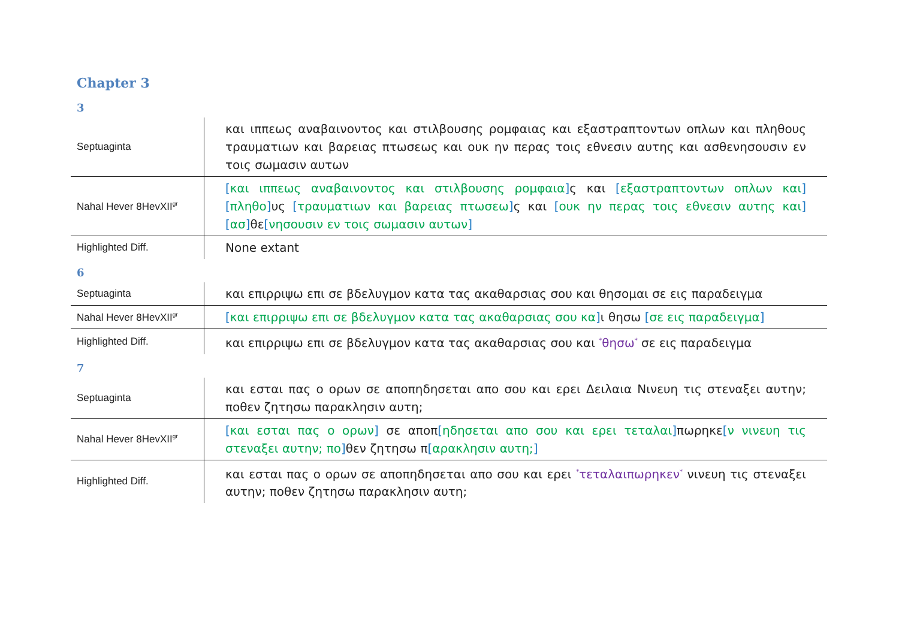Chapter 3
3
| Septuaginta | και ιππεως αναβαινοντος και στιλβουσης ρομφαιας και εξαστραπτοντων οπλων και πληθους τραυματιων και βαρειας πτωσεως και ουκ ην περας τοις εθνεσιν αυτης και ασθενησουσιν εν τοις σωμασιν αυτων |
| Nahal Hever 8HevXII<sup>gr</sup> | [ και ιππεως αναβαινοντος και στιλβουσης ρομφαια ] ς και [ εξαστραπτοντων οπλων και ] [ πληθο ] υς [ τραυματιων και βαρειας πτωσεω ] ς και [ ουκ ην περας τοις εθνεσιν αυτης και ] [ ασ ] θε [ νησουσιν εν τοις σωμασιν αυτων ] |
| Highlighted Diff. | None extant |
6
| Septuaginta | και επιρριψω επι σε βδελυγμον κατα τας ακαθαρσιας σου και θησομαι σε εις παραδειγμα |
| Nahal Hever 8HevXII<sup>gr</sup> | [ και επιρριψω επι σε βδελυγμον κατα τας ακαθαρσιας σου κα ] ι θησω [ σε εις παραδειγμα ] |
| Highlighted Diff. | και επιρριψω επι σε βδελυγμον κατα τας ακαθαρσιας σου και <sup>*</sup> θησω<sup>*</sup> σε εις παραδειγμα |
7
| Septuaginta | και εσται πας ο ορων σε αποπηδησεται απο σου και ερει Δειλαια Νινευη τις στεναξει αυτην; ποθεν ζητησω παρακλησιν αυτη; |
| Nahal Hever 8HevXII<sup>gr</sup> | [ και εσται πας ο ορων ] σε αποπ [ ηδησεται απο σου και ερει τεταλαι ] πωρηκε [ ν νινευη τις στεναξει αυτην; πο ] θεν ζητησω π [ αρακλησιν αυτη; ] |
| Highlighted Diff. | και εσται πας ο ορων σε αποπηδησεται απο σου και ερει <sup>*</sup> τεταλαιπωρηκεν<sup>*</sup> νινευη τις στεναξει αυτην; ποθεν ζητησω παρακλησιν αυτη; |